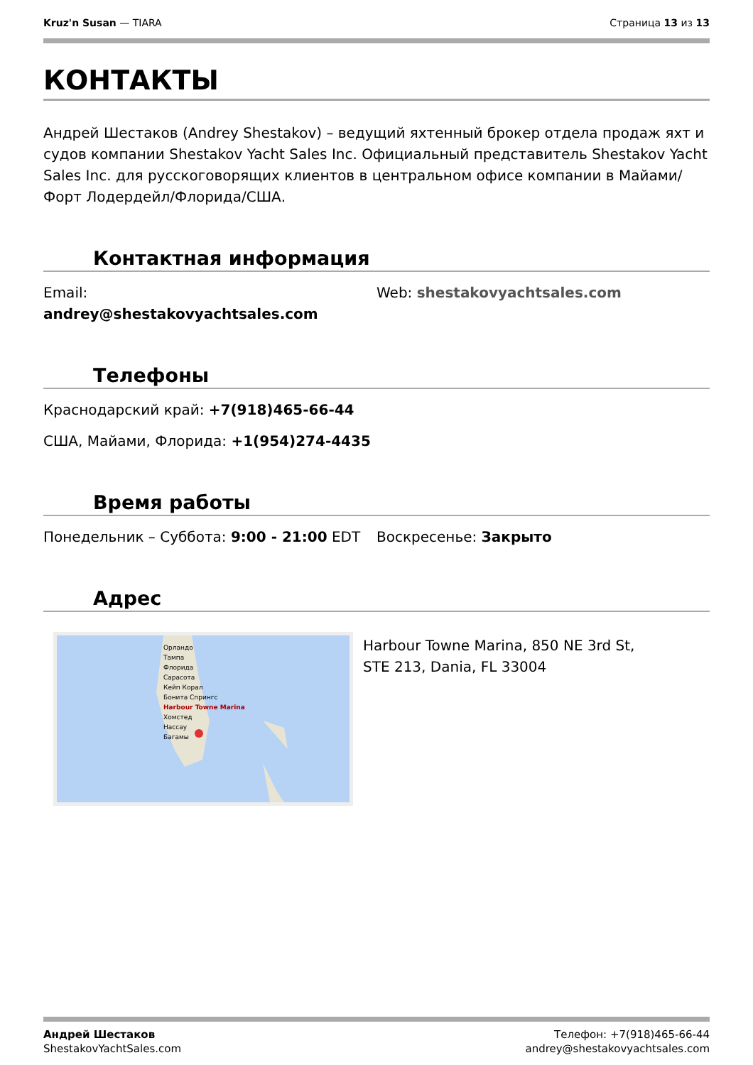Kruz'n Susan — TIARA Страница 13 из 13
КОНТАКТЫ
Андрей Шестаков (Andrey Shestakov) – ведущий яхтенный брокер отдела продаж яхт и судов компании Shestakov Yacht Sales Inc. Официальный представитель Shestakov Yacht Sales Inc. для русскоговорящих клиентов в центральном офисе компании в Майами/Форт Лодердейл/Флорида/США.
Контактная информация
Email:
andrey@shestakovyachtsales.com
Web: shestakovyachtsales.com
Телефоны
Краснодарский край: +7(918)465-66-44
США, Майами, Флорида: +1(954)274-4435
Время работы
Понедельник – Суббота: 9:00 - 21:00 EDT
Воскресенье: Закрыто
Адрес
Орландо
Тампа
Флорида
Сарасота
Кейп Корал
Бонита Спрингс
Harbour Towne Marina
Хомстед
Нассау
Багамы
Harbour Towne Marina, 850 NE 3rd St, STE 213, Dania, FL 33004
Андрей Шестаков
ShestakovYachtSales.com
Телефон: +7(918)465-66-44
andrey@shestakovyachtsales.com